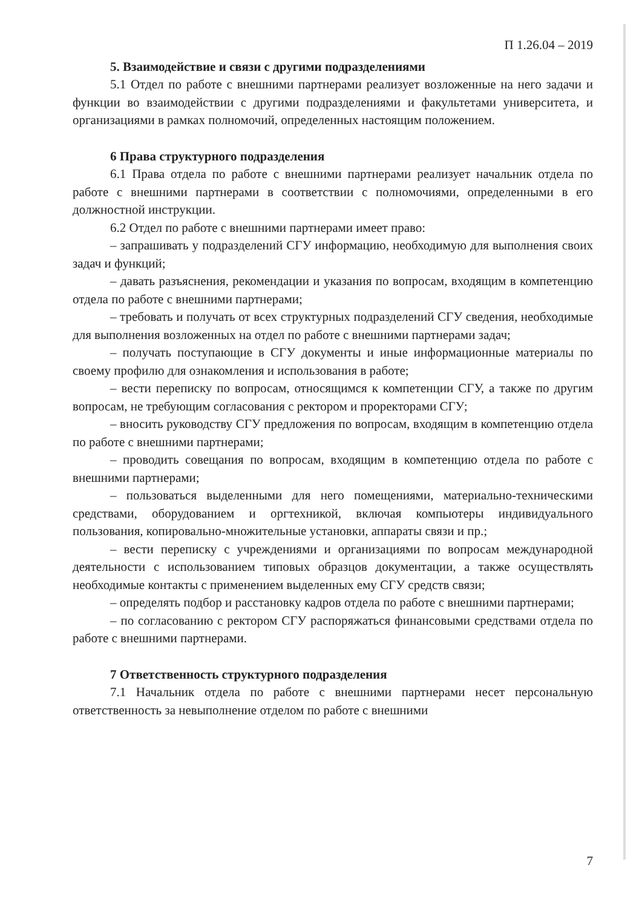П 1.26.04 – 2019
5. Взаимодействие и связи с другими подразделениями
5.1 Отдел по работе с внешними партнерами реализует возложенные на него задачи и функции во взаимодействии с другими подразделениями и факультетами университета, и организациями в рамках полномочий, определенных настоящим положением.
6 Права структурного подразделения
6.1 Права отдела по работе с внешними партнерами реализует начальник отдела по работе с внешними партнерами в соответствии с полномочиями, определенными в его должностной инструкции.
6.2 Отдел по работе с внешними партнерами имеет право:
– запрашивать у подразделений СГУ информацию, необходимую для выполнения своих задач и функций;
– давать разъяснения, рекомендации и указания по вопросам, входящим в компетенцию отдела по работе с внешними партнерами;
– требовать и получать от всех структурных подразделений СГУ сведения, необходимые для выполнения возложенных на отдел по работе с внешними партнерами задач;
– получать поступающие в СГУ документы и иные информационные материалы по своему профилю для ознакомления и использования в работе;
– вести переписку по вопросам, относящимся к компетенции СГУ, а также по другим вопросам, не требующим согласования с ректором и проректорами СГУ;
– вносить руководству СГУ предложения по вопросам, входящим в компетенцию отдела по работе с внешними партнерами;
– проводить совещания по вопросам, входящим в компетенцию отдела по работе с внешними партнерами;
– пользоваться выделенными для него помещениями, материально-техническими средствами, оборудованием и оргтехникой, включая компьютеры индивидуального пользования, копировально-множительные установки, аппараты связи и пр.;
– вести переписку с учреждениями и организациями по вопросам международной деятельности с использованием типовых образцов документации, а также осуществлять необходимые контакты с применением выделенных ему СГУ средств связи;
– определять подбор и расстановку кадров отдела по работе с внешними партнерами;
– по согласованию с ректором СГУ распоряжаться финансовыми средствами отдела по работе с внешними партнерами.
7 Ответственность структурного подразделения
7.1 Начальник отдела по работе с внешними партнерами несет персональную ответственность за невыполнение отделом по работе с внешними
7